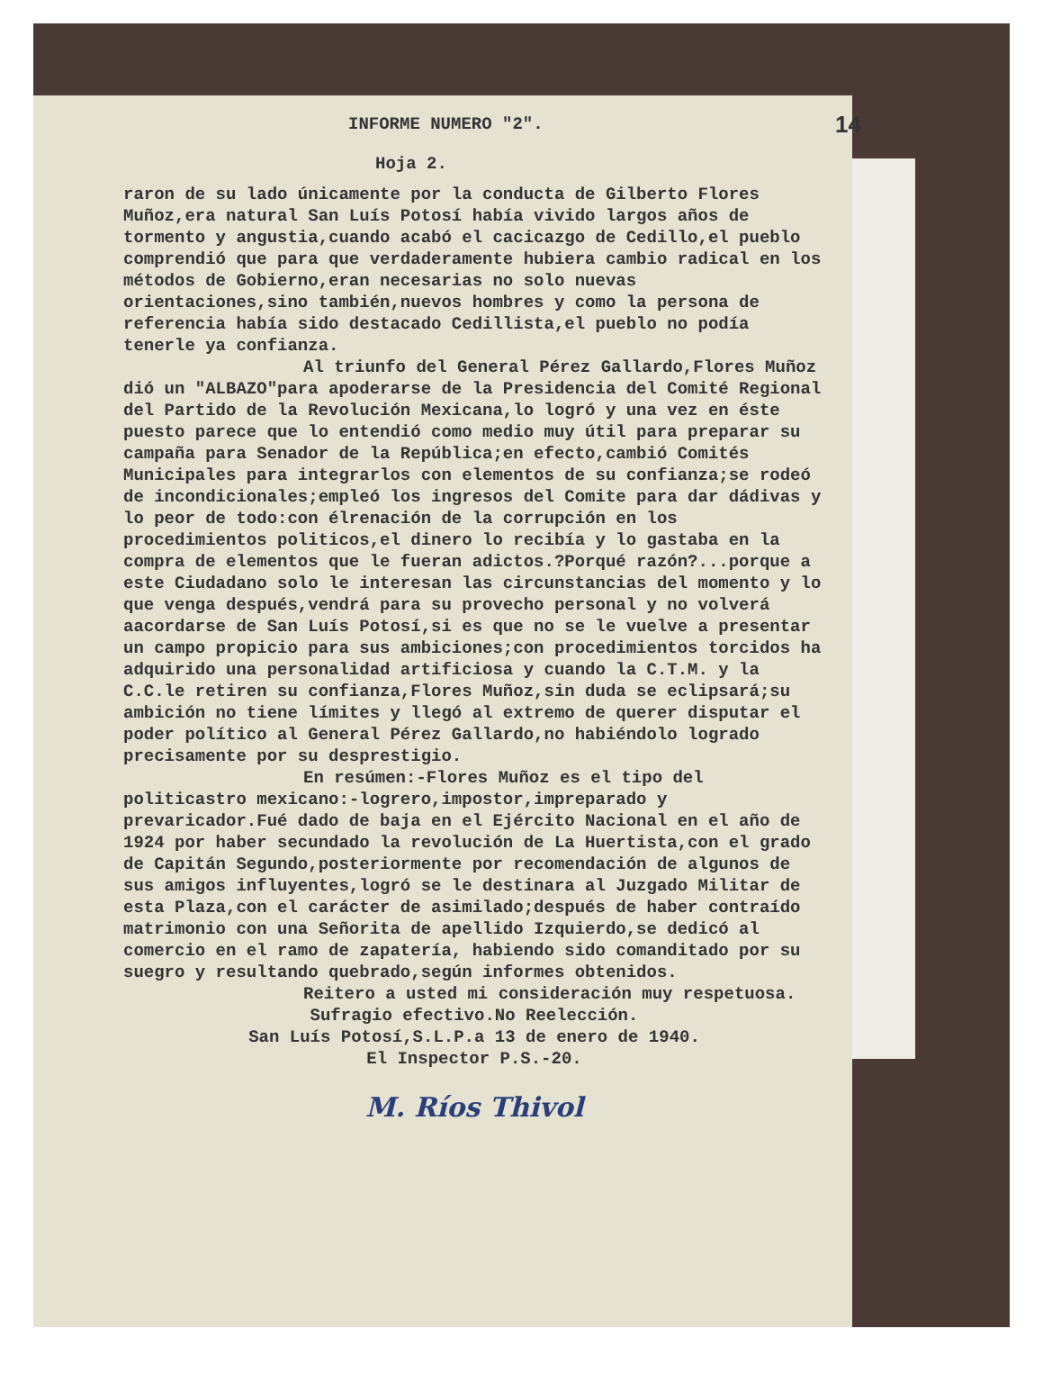INFORME NUMERO "2". 14
Hoja 2.
raron de su lado únicamente por la conducta de Gilberto Flores Muñoz,era natural San Luís Potosí había vivido largos años de tormento y angustia,cuando acabó el cacicazgo de Cedillo,el pueblo comprendió que para que verdaderamente hubiera cambio radical en los métodos de Gobierno,eran necesarias no solo nuevas orientaciones,sino también,nuevos hombres y como la persona de referencia había sido destacado Cedillista,el pueblo no podía tenerle ya confianza.
Al triunfo del General Pérez Gallardo,Flores Muñoz dió un "ALBAZO"para apoderarse de la Presidencia del Comité Regional del Partido de la Revolución Mexicana,lo logró y una vez en éste puesto parece que lo entendió como medio muy útil para preparar su campaña para Senador de la República;en efecto,cambió Comités Municipales para integrarlos con elementos de su confianza;se rodeó de incondicionales;empleó los ingresos del Comite para dar dádivas y lo peor de todo:con élrenación de la corrupción en los procedimientos politicos,el dinero lo recibía y lo gastaba en la compra de elementos que le fueran adictos.?Porqué razón?...porque a este Ciudadano solo le interesan las circunstancias del momento y lo que venga después,vendrá para su provecho personal y no volverá aacordarse de San Luís Potosí,si es que no se le vuelve a presentar un campo propicio para sus ambiciones;con procedimientos torcidos ha adquirido una personalidad artificiosa y cuando la C.T.M. y la C.C.le retiren su confianza,Flores Muñoz,sin duda se eclipsará;su ambición no tiene límites y llegó al extremo de querer disputar el poder político al General Pérez Gallardo,no habiéndolo logrado precisamente por su desprestigio.
En resúmen:-Flores Muñoz es el tipo del politicastro mexicano:-logrero,impostor,impreparado y prevaricador.Fué dado de baja en el Ejército Nacional en el año de 1924 por haber secundado la revolución de La Huertista,con el grado de Capitán Segundo,posteriormente por recomendación de algunos de sus amigos influyentes,logró se le destinara al Juzgado Militar de esta Plaza,con el carácter de asimilado;después de haber contraído matrimonio con una Señorita de apellido Izquierdo,se dedicó al comercio en el ramo de zapatería, habiendo sido comanditado por su suegro y resultando quebrado,según informes obtenidos.
Reitero a usted mi consideración muy respetuosa.
Sufragio efectivo.No Reelección.
San Luís Potosí,S.L.P.a 13 de enero de 1940.
El Inspector P.S.-20.
M. Ríos Thivol